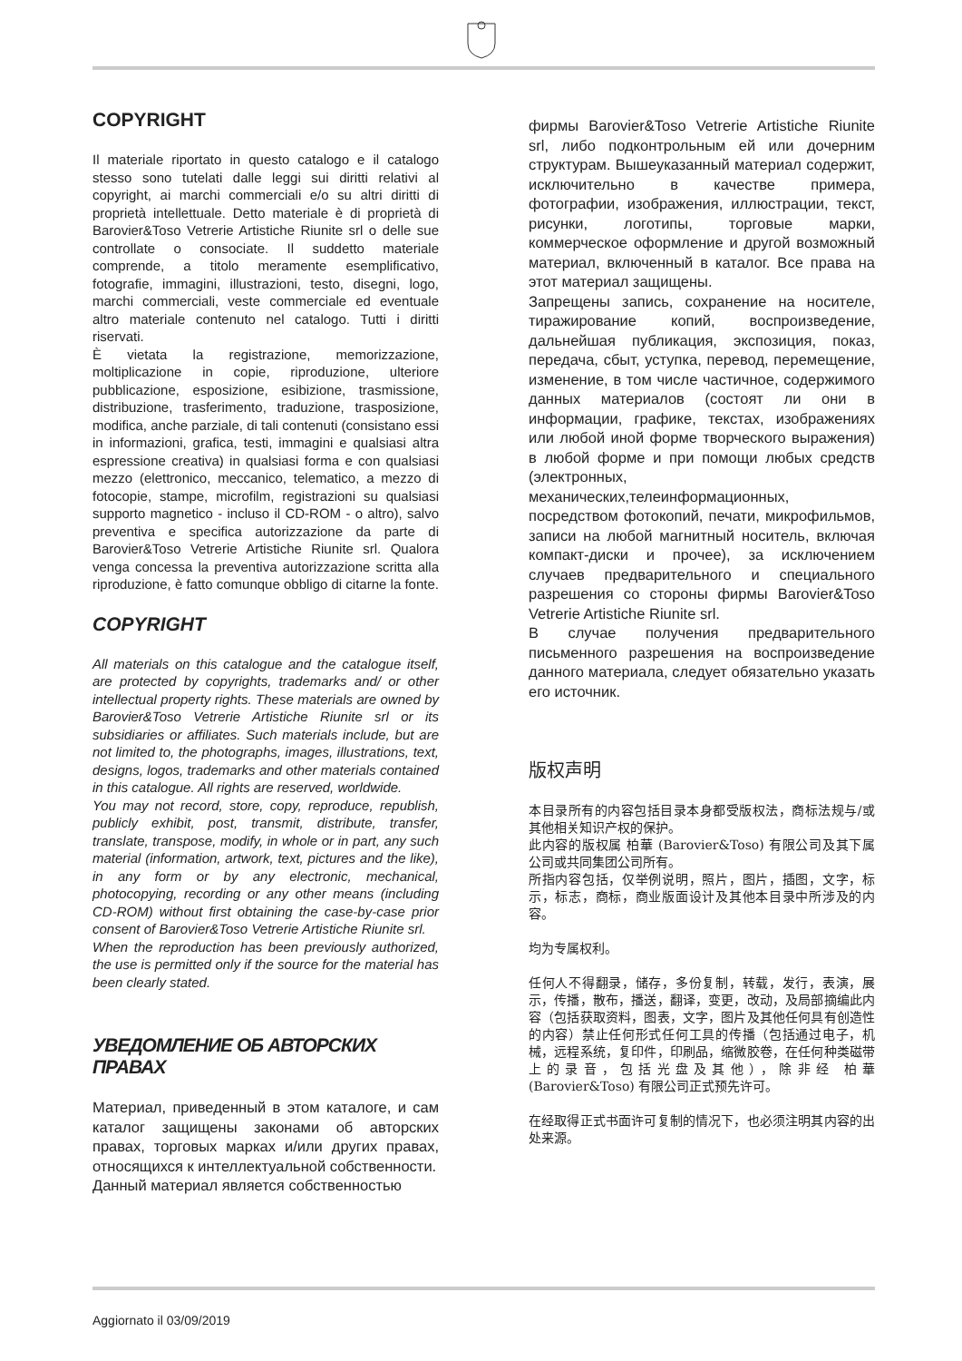COPYRIGHT
Il materiale riportato in questo catalogo e il catalogo stesso sono tutelati dalle leggi sui diritti relativi al copyright, ai marchi commerciali e/o su altri diritti di proprietà intellettuale. Detto materiale è di proprietà di Barovier&Toso Vetrerie Artistiche Riunite srl o delle sue controllate o consociate. Il suddetto materiale comprende, a titolo meramente esemplificativo, fotografie, immagini, illustrazioni, testo, disegni, logo, marchi commerciali, veste commerciale ed eventuale altro materiale contenuto nel catalogo. Tutti i diritti riservati.
È vietata la registrazione, memorizzazione, moltiplicazione in copie, riproduzione, ulteriore pubblicazione, esposizione, esibizione, trasmissione, distribuzione, trasferimento, traduzione, trasposizione, modifica, anche parziale, di tali contenuti (consistano essi in informazioni, grafica, testi, immagini e qualsiasi altra espressione creativa) in qualsiasi forma e con qualsiasi mezzo (elettronico, meccanico, telematico, a mezzo di fotocopie, stampe, microfilm, registrazioni su qualsiasi supporto magnetico - incluso il CD-ROM - o altro), salvo preventiva e specifica autorizzazione da parte di Barovier&Toso Vetrerie Artistiche Riunite srl. Qualora venga concessa la preventiva autorizzazione scritta alla riproduzione, è fatto comunque obbligo di citarne la fonte.
COPYRIGHT
All materials on this catalogue and the catalogue itself, are protected by copyrights, trademarks and/ or other intellectual property rights. These materials are owned by Barovier&Toso Vetrerie Artistiche Riunite srl or its subsidiaries or affiliates. Such materials include, but are not limited to, the photographs, images, illustrations, text, designs, logos, trademarks and other materials contained in this catalogue. All rights are reserved, worldwide.
You may not record, store, copy, reproduce, republish, publicly exhibit, post, transmit, distribute, transfer, translate, transpose, modify, in whole or in part, any such material (information, artwork, text, pictures and the like), in any form or by any electronic, mechanical, photocopying, recording or any other means (including CD-ROM) without first obtaining the case-by-case prior consent of Barovier&Toso Vetrerie Artistiche Riunite srl.
When the reproduction has been previously authorized, the use is permitted only if the source for the material has been clearly stated.
УВЕДОМЛЕНИЕ ОБ АВТОРСКИХ ПРАВАХ
Материал, приведенный в этом каталоге, и сам каталог защищены законами об авторских правах, торговых марках и/или других правах, относящихся к интеллектуальной собственности.
Данный материал является собственностью
фирмы Barovier&Toso Vetrerie Artistiche Riunite srl, либо подконтрольным ей или дочерним структурам. Вышеуказанный материал содержит, исключительно в качестве примера, фотографии, изображения, иллюстрации, текст, рисунки, логотипы, торговые марки, коммерческое оформление и другой возможный материал, включенный в каталог. Все права на этот материал защищены.
Запрещены запись, сохранение на носителе, тиражирование копий, воспроизведение, дальнейшая публикация, экспозиция, показ, передача, сбыт, уступка, перевод, перемещение, изменение, в том числе частичное, содержимого данных материалов (состоят ли они в информации, графике, текстах, изображениях или любой иной форме творческого выражения) в любой форме и при помощи любых средств (электронных, механических,телеинформационных, посредством фотокопий, печати, микрофильмов, записи на любой магнитный носитель, включая компакт-диски и прочее), за исключением случаев предварительного и специального разрешения со стороны фирмы Barovier&Toso Vetrerie Artistiche Riunite srl.
В случае получения предварительного письменного разрешения на воспроизведение данного материала, следует обязательно указать его источник.
版权声明
本目录所有的内容包括目录本身都受版权法，商标法规与/或其他相关知识产权的保护。
此内容的版权属 柏華 (Barovier&Toso) 有限公司及其下属公司或共同集团公司所有。
所指内容包括，仅举例说明，照片，图片，插图，文字，标示，标志，商标，商业版面设计及其他本目录中所涉及的内容。
均为专属权利。
任何人不得翻录，储存，多份复制，转载，发行，表演，展示，传播，散布，播送，翻译，变更，改动，及局部摘编此内容（包括获取资料，图表，文字，图片及其他任何具有创造性的内容）禁止任何形式任何工具的传播（包括通过电子，机械，远程系统，复印件，印刷品，缩微胶卷，在任何种类磁带上的录音，包括光盘及其他），除非经 柏華 (Barovier&Toso) 有限公司正式预先许可。
在经取得正式书面许可复制的情况下，也必须注明其内容的出处来源。
Aggiornato il 03/09/2019